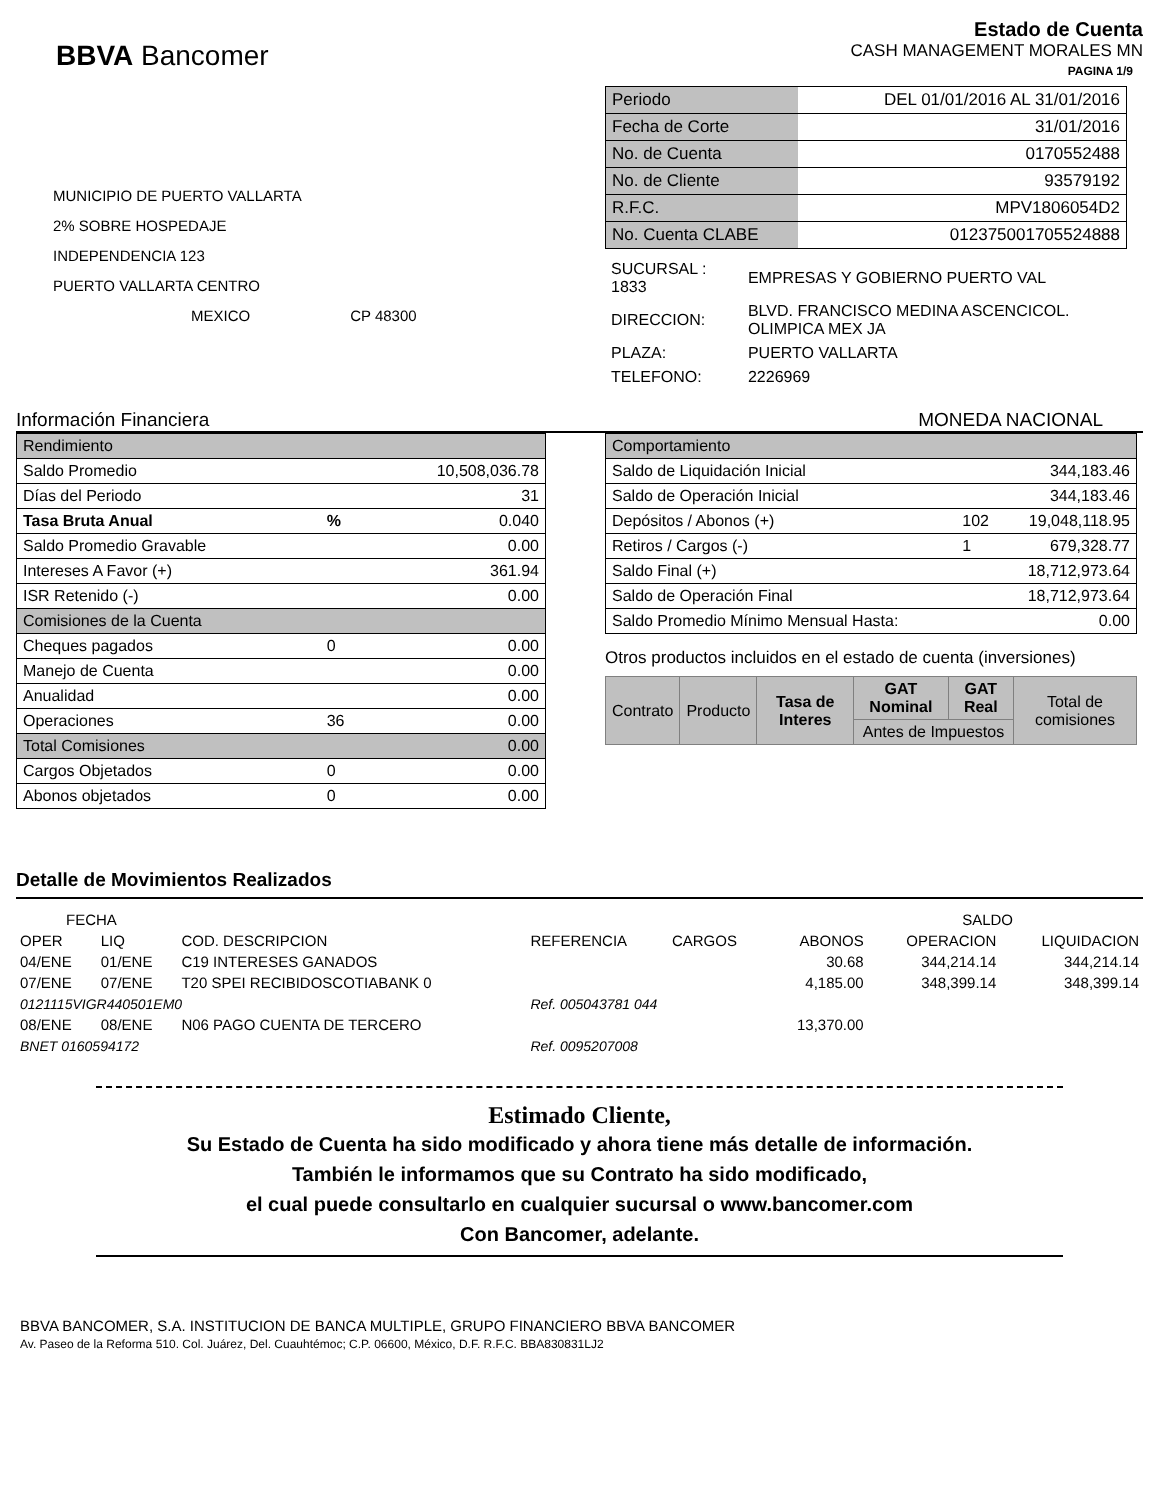BBVA Bancomer
Estado de Cuenta
CASH MANAGEMENT MORALES MN
PAGINA 1/9
MUNICIPIO DE PUERTO VALLARTA
2% SOBRE HOSPEDAJE
INDEPENDENCIA 123
PUERTO VALLARTA CENTRO
MEXICO CP 48300
| Periodo | DEL 01/01/2016 AL 31/01/2016 |
| Fecha de Corte | 31/01/2016 |
| No. de Cuenta | 0170552488 |
| No. de Cliente | 93579192 |
| R.F.C. | MPV1806054D2 |
| No. Cuenta CLABE | 012375001705524888 |
| SUCURSAL : 1833 | EMPRESAS Y GOBIERNO PUERTO VAL |
| DIRECCION: | BLVD. FRANCISCO MEDINA ASCENCICOL. OLIMPICA MEX JA |
| PLAZA: | PUERTO VALLARTA |
| TELEFONO: | 2226969 |
Información Financiera MONEDA NACIONAL
| Rendimiento | | |
| Saldo Promedio | | 10,508,036.78 |
| Días del Periodo | | 31 |
| Tasa Bruta Anual | % | 0.040 |
| Saldo Promedio Gravable | | 0.00 |
| Intereses A Favor (+) | | 361.94 |
| ISR Retenido (-) | | 0.00 |
| Comisiones de la Cuenta | | |
| Cheques pagados | 0 | 0.00 |
| Manejo de Cuenta | | 0.00 |
| Anualidad | | 0.00 |
| Operaciones | 36 | 0.00 |
| Total Comisiones | | 0.00 |
| Cargos Objetados | 0 | 0.00 |
| Abonos objetados | 0 | 0.00 |
| Comportamiento | | |
| Saldo de Liquidación Inicial | | 344,183.46 |
| Saldo de Operación Inicial | | 344,183.46 |
| Depósitos / Abonos (+) | 102 | 19,048,118.95 |
| Retiros / Cargos (-) | 1 | 679,328.77 |
| Saldo Final (+) | | 18,712,973.64 |
| Saldo de Operación Final | | 18,712,973.64 |
| Saldo Promedio Mínimo Mensual Hasta: | | 0.00 |
Otros productos incluidos en el estado de cuenta (inversiones)
| Contrato | Producto | Tasa de Interes | GAT Nominal | GAT Real | Total de comisiones |
| --- | --- | --- | --- | --- | --- |
| | | | Antes de Impuestos | | |
Detalle de Movimientos Realizados
| FECHA | | | | | | SALDO | |
| OPER | LIQ | COD. DESCRIPCION | REFERENCIA | CARGOS | ABONOS | OPERACION | LIQUIDACION |
| 04/ENE | 01/ENE | C19 INTERESES GANADOS | | | 30.68 | 344,214.14 | 344,214.14 |
| 07/ENE | 07/ENE | T20 SPEI RECIBIDOSCOTIABANK 0 | | | 4,185.00 | 348,399.14 | 348,399.14 |
| 0121115VIGR440501EM0 | | | Ref. 005043781 044 | | | | |
| 08/ENE | 08/ENE | N06 PAGO CUENTA DE TERCERO | | | 13,370.00 | | |
| BNET 0160594172 | | | Ref. 0095207008 | | | | |
Estimado Cliente,
Su Estado de Cuenta ha sido modificado y ahora tiene más detalle de información.
También le informamos que su Contrato ha sido modificado,
el cual puede consultarlo en cualquier sucursal o www.bancomer.com
Con Bancomer, adelante.
BBVA BANCOMER, S.A. INSTITUCION DE BANCA MULTIPLE, GRUPO FINANCIERO BBVA BANCOMER
Av. Paseo de la Reforma 510. Col. Juárez, Del. Cuauhtémoc; C.P. 06600, México, D.F. R.F.C. BBA830831LJ2